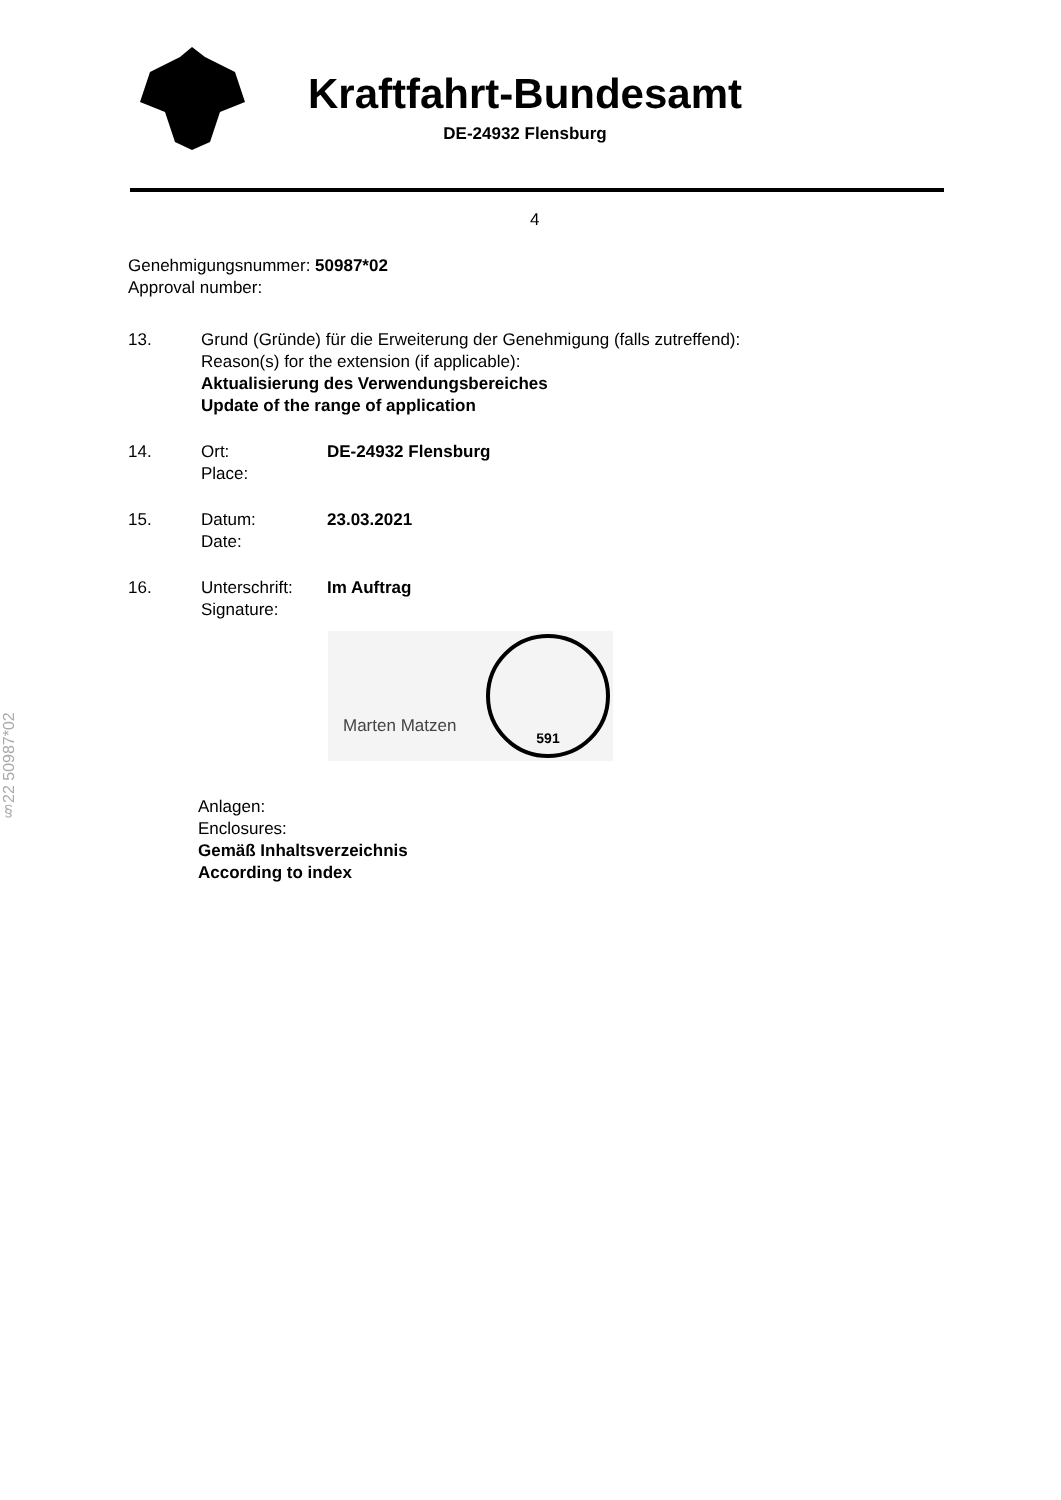Kraftfahrt-Bundesamt
DE-24932 Flensburg
4
§22 50987*02
Genehmigungsnummer: 50987*02
Approval number:
13. Grund (Gründe) für die Erweiterung der Genehmigung (falls zutreffend):
Reason(s) for the extension (if applicable):
Aktualisierung des Verwendungsbereiches
Update of the range of application
14. Ort:
Place:
DE-24932 Flensburg
15. Datum:
Date:
23.03.2021
16. Unterschrift:
Signature:
Im Auftrag
Marten Matzen
591
Anlagen:
Enclosures:
Gemäß Inhaltsverzeichnis
According to index